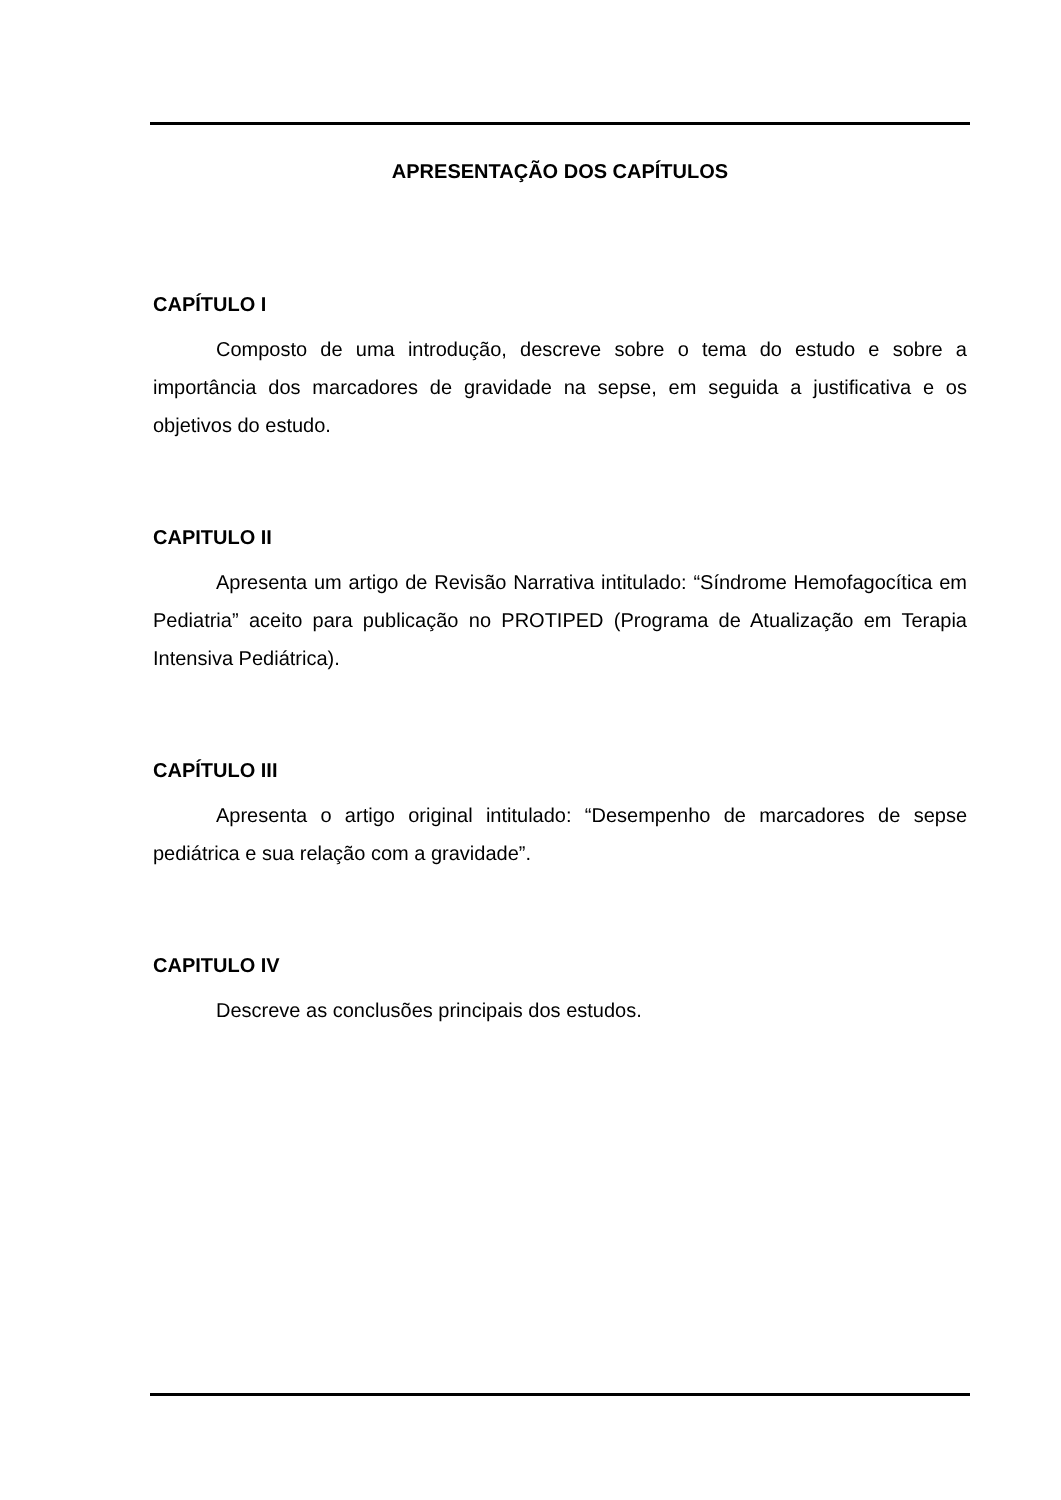APRESENTAÇÃO DOS CAPÍTULOS
CAPÍTULO I
Composto de uma introdução, descreve sobre o tema do estudo e sobre a importância dos marcadores de gravidade na sepse, em seguida a justificativa e os objetivos do estudo.
CAPITULO II
Apresenta um artigo de Revisão Narrativa intitulado: “Síndrome Hemofagocítica em Pediatria” aceito para publicação no PROTIPED (Programa de Atualização em Terapia Intensiva Pediátrica).
CAPÍTULO III
Apresenta o artigo original intitulado: “Desempenho de marcadores de sepse pediátrica e sua relação com a gravidade”.
CAPITULO IV
Descreve as conclusões principais dos estudos.